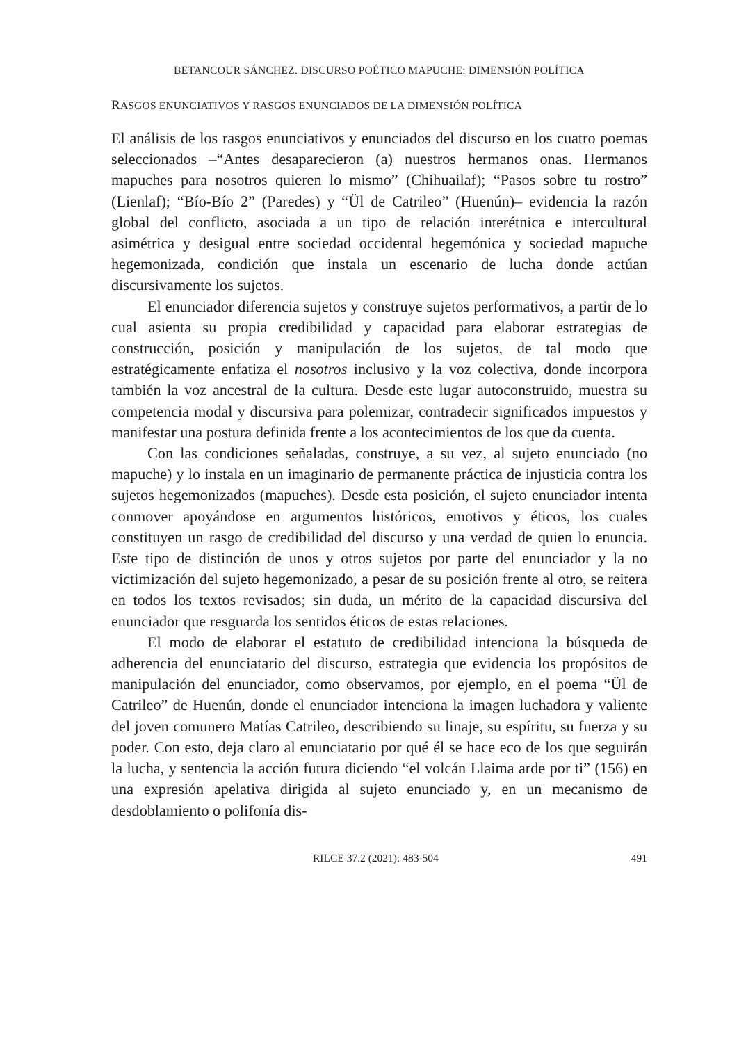BETANCOUR SÁNCHEZ. DISCURSO POÉTICO MAPUCHE: DIMENSIÓN POLÍTICA
RASGOS ENUNCIATIVOS Y RASGOS ENUNCIADOS DE LA DIMENSIÓN POLÍTICA
El análisis de los rasgos enunciativos y enunciados del discurso en los cuatro poemas seleccionados –“Antes desaparecieron (a) nuestros hermanos onas. Hermanos mapuches para nosotros quieren lo mismo” (Chihuailaf); “Pasos sobre tu rostro” (Lienlaf); “Bío-Bío 2” (Paredes) y “Ül de Catrileo” (Huenún)– evidencia la razón global del conflicto, asociada a un tipo de relación interétnica e intercultural asimétrica y desigual entre sociedad occidental hegemónica y sociedad mapuche hegemonizada, condición que instala un escenario de lucha donde actúan discursivamente los sujetos.
El enunciador diferencia sujetos y construye sujetos performativos, a partir de lo cual asienta su propia credibilidad y capacidad para elaborar estrategias de construcción, posición y manipulación de los sujetos, de tal modo que estratégicamente enfatiza el nosotros inclusivo y la voz colectiva, donde incorpora también la voz ancestral de la cultura. Desde este lugar autoconstruido, muestra su competencia modal y discursiva para polemizar, contradecir significados impuestos y manifestar una postura definida frente a los acontecimientos de los que da cuenta.
Con las condiciones señaladas, construye, a su vez, al sujeto enunciado (no mapuche) y lo instala en un imaginario de permanente práctica de injusticia contra los sujetos hegemonizados (mapuches). Desde esta posición, el sujeto enunciador intenta conmover apoyándose en argumentos históricos, emotivos y éticos, los cuales constituyen un rasgo de credibilidad del discurso y una verdad de quien lo enuncia. Este tipo de distinción de unos y otros sujetos por parte del enunciador y la no victimización del sujeto hegemonizado, a pesar de su posición frente al otro, se reitera en todos los textos revisados; sin duda, un mérito de la capacidad discursiva del enunciador que resguarda los sentidos éticos de estas relaciones.
El modo de elaborar el estatuto de credibilidad intenciona la búsqueda de adherencia del enunciatario del discurso, estrategia que evidencia los propósitos de manipulación del enunciador, como observamos, por ejemplo, en el poema “Ül de Catrileo” de Huenún, donde el enunciador intenciona la imagen luchadora y valiente del joven comunero Matías Catrileo, describiendo su linaje, su espíritu, su fuerza y su poder. Con esto, deja claro al enunciatario por qué él se hace eco de los que seguirán la lucha, y sentencia la acción futura diciendo “el volcán Llaima arde por ti” (156) en una expresión apelativa dirigida al sujeto enunciado y, en un mecanismo de desdoblamiento o polifonía dis-
RILCE 37.2 (2021): 483-504 491